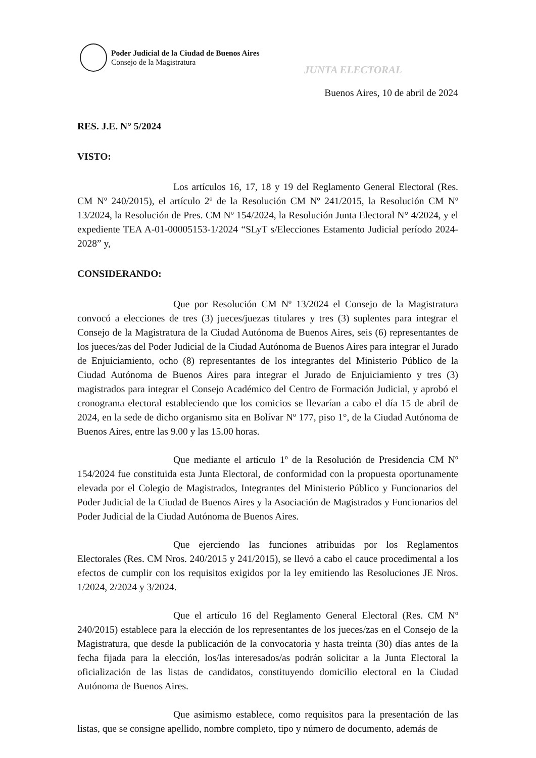Poder Judicial de la Ciudad de Buenos Aires
Consejo de la Magistratura
JUNTA ELECTORAL
Buenos Aires, 10 de abril de 2024
RES. J.E. N° 5/2024
VISTO:
Los artículos 16, 17, 18 y 19 del Reglamento General Electoral (Res. CM Nº 240/2015), el artículo 2º de la Resolución CM Nº 241/2015, la Resolución CM Nº 13/2024, la Resolución de Pres. CM Nº 154/2024, la Resolución Junta Electoral N° 4/2024, y el expediente TEA A-01-00005153-1/2024 “SLyT s/Elecciones Estamento Judicial período 2024-2028” y,
CONSIDERANDO:
Que por Resolución CM Nº 13/2024 el Consejo de la Magistratura convocó a elecciones de tres (3) jueces/juezas titulares y tres (3) suplentes para integrar el Consejo de la Magistratura de la Ciudad Autónoma de Buenos Aires, seis (6) representantes de los jueces/zas del Poder Judicial de la Ciudad Autónoma de Buenos Aires para integrar el Jurado de Enjuiciamiento, ocho (8) representantes de los integrantes del Ministerio Público de la Ciudad Autónoma de Buenos Aires para integrar el Jurado de Enjuiciamiento y tres (3) magistrados para integrar el Consejo Académico del Centro de Formación Judicial, y aprobó el cronograma electoral estableciendo que los comicios se llevarían a cabo el día 15 de abril de 2024, en la sede de dicho organismo sita en Bolívar Nº 177, piso 1°, de la Ciudad Autónoma de Buenos Aires, entre las 9.00 y las 15.00 horas.
Que mediante el artículo 1º de la Resolución de Presidencia CM Nº 154/2024 fue constituida esta Junta Electoral, de conformidad con la propuesta oportunamente elevada por el Colegio de Magistrados, Integrantes del Ministerio Público y Funcionarios del Poder Judicial de la Ciudad de Buenos Aires y la Asociación de Magistrados y Funcionarios del Poder Judicial de la Ciudad Autónoma de Buenos Aires.
Que ejerciendo las funciones atribuidas por los Reglamentos Electorales (Res. CM Nros. 240/2015 y 241/2015), se llevó a cabo el cauce procedimental a los efectos de cumplir con los requisitos exigidos por la ley emitiendo las Resoluciones JE Nros. 1/2024, 2/2024 y 3/2024.
Que el artículo 16 del Reglamento General Electoral (Res. CM Nº 240/2015) establece para la elección de los representantes de los jueces/zas en el Consejo de la Magistratura, que desde la publicación de la convocatoria y hasta treinta (30) días antes de la fecha fijada para la elección, los/las interesados/as podrán solicitar a la Junta Electoral la oficialización de las listas de candidatos, constituyendo domicilio electoral en la Ciudad Autónoma de Buenos Aires.
Que asimismo establece, como requisitos para la presentación de las listas, que se consigne apellido, nombre completo, tipo y número de documento, además de